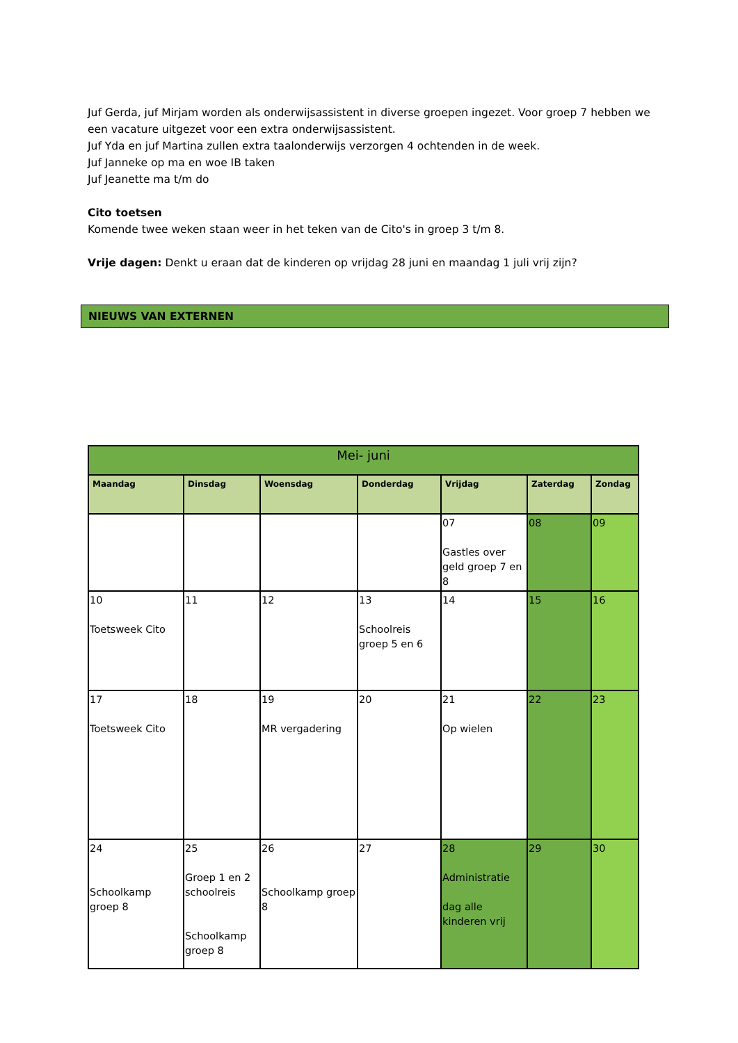Juf Gerda, juf Mirjam worden als onderwijsassistent in diverse groepen ingezet. Voor groep 7 hebben we een vacature uitgezet voor een extra onderwijsassistent.
Juf Yda en juf Martina zullen extra taalonderwijs verzorgen 4 ochtenden in de week.
Juf Janneke op ma en woe IB taken
Juf Jeanette ma t/m do
Cito toetsen
Komende twee weken staan weer in het teken van de Cito's in groep 3 t/m 8.
Vrije dagen: Denkt u eraan dat de kinderen op vrijdag 28 juni en maandag 1 juli vrij zijn?
NIEUWS VAN EXTERNEN
| Mei- juni | | | | | | |
| --- | --- | --- | --- | --- | --- | --- |
| Maandag | Dinsdag | Woensdag | Donderdag | Vrijdag | Zaterdag | Zondag |
| | | | | 07 Gastles over geld groep 7 en 8 | 08 | 09 |
| 10 Toetsweek Cito | 11 | 12 | 13 Schoolreis groep 5 en 6 | 14 | 15 | 16 |
| 17 Toetsweek Cito | 18 | 19 MR vergadering | 20 | 21 Op wielen | 22 | 23 |
| 24 Schoolkamp groep 8 | 25 Groep 1 en 2 schoolreis Schoolkamp groep 8 | 26 Schoolkamp groep 8 | 27 | 28 Administratie dag alle kinderen vrij | 29 | 30 |